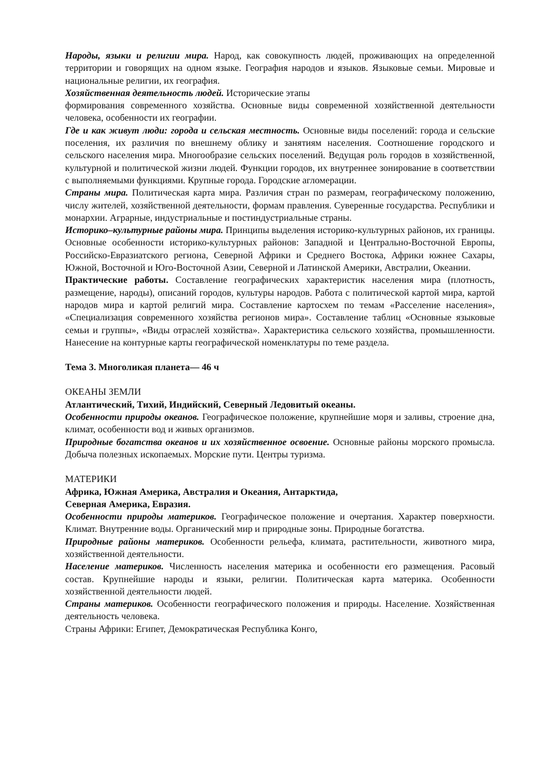Народы, языки и религии мира. Народ, как совокупность людей, проживающих на определенной территории и говорящих на одном языке. География народов и языков. Языковые семьи. Мировые и национальные религии, их география.
Хозяйственная деятельность людей. Исторические этапы
формирования современного хозяйства. Основные виды современной хозяйственной деятельности человека, особенности их географии.
Где и как живут люди: города и сельская местность. Основные виды поселений: города и сельские поселения, их различия по внешнему облику и занятиям населения. Соотношение городского и сельского населения мира. Многообразие сельских поселений. Ведущая роль городов в хозяйственной, культурной и политической жизни людей. Функции городов, их внутреннее зонирование в соответствии с выполняемыми функциями. Крупные города. Городские агломерации.
Страны мира. Политическая карта мира. Различия стран по размерам, географическому положению, числу жителей, хозяйственной деятельности, формам правления. Суверенные государства. Республики и монархии. Аграрные, индустриальные и постиндустриальные страны.
Историко–культурные районы мира. Принципы выделения историко-культурных районов, их границы. Основные особенности историко-культурных районов: Западной и Центрально-Восточной Европы, Российско-Евразиатского региона, Северной Африки и Среднего Востока, Африки южнее Сахары, Южной, Восточной и Юго-Восточной Азии, Северной и Латинской Америки, Австралии, Океании.
Практические работы. Составление географических характеристик населения мира (плотность, размещение, народы), описаний городов, культуры народов. Работа с политической картой мира, картой народов мира и картой религий мира. Составление картосхем по темам «Расселение населения», «Специализация современного хозяйства регионов мира». Составление таблиц «Основные языковые семьи и группы», «Виды отраслей хозяйства». Характеристика сельского хозяйства, промышленности. Нанесение на контурные карты географической номенклатуры по теме раздела.
Тема 3. Многоликая планета— 46 ч
ОКЕАНЫ ЗЕМЛИ
Атлантический, Тихий, Индийский, Северный Ледовитый океаны.
Особенности природы океанов. Географическое положение, крупнейшие моря и заливы, строение дна, климат, особенности вод и живых организмов.
Природные богатства океанов и их хозяйственное освоение. Основные районы морского промысла. Добыча полезных ископаемых. Морские пути. Центры туризма.
МАТЕРИКИ
Африка, Южная Америка, Австралия и Океания, Антарктида,
Северная Америка, Евразия.
Особенности природы материков. Географическое положение и очертания. Характер поверхности. Климат. Внутренние воды. Органический мир и природные зоны. Природные богатства.
Природные районы материков. Особенности рельефа, климата, растительности, животного мира, хозяйственной деятельности.
Население материков. Численность населения материка и особенности его размещения. Расовый состав. Крупнейшие народы и языки, религии. Политическая карта материка. Особенности хозяйственной деятельности людей.
Страны материков. Особенности географического положения и природы. Население. Хозяйственная деятельность человека.
Страны Африки: Египет, Демократическая Республика Конго,